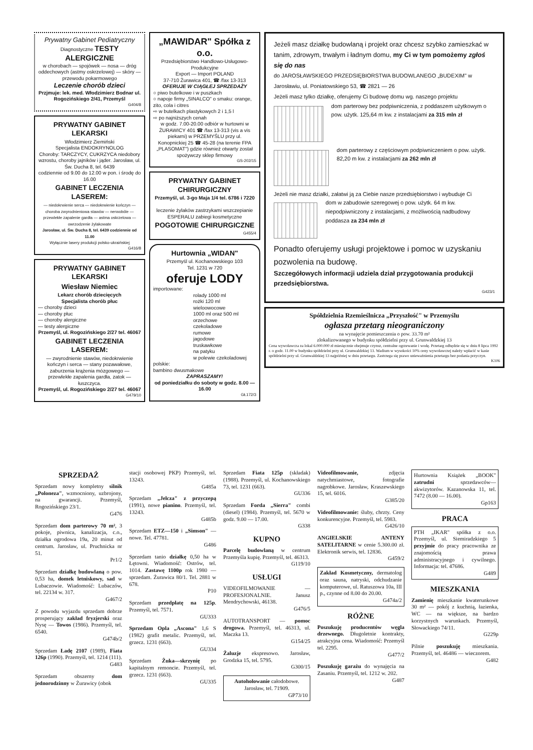Prywatny Gabinet Pediatryczny
Diagnostyczne TESTY ALERGICZNE
w chorobach — spojówek — nosa — dróg oddechowych (astmy oskrzelowej) — skóry — przewodu pokarmowego
Leczenie chorób dzieci
Przjmuje: lek. med. Włodzimierz Bodnar ul. Rogozińskiego 2/41, Przemyśl
G404/8
PRYWATNY GABINET LEKARSKI
Włodzimierz Ziemiński
Specjalista ENDOKRYNOLOG
Choroby: TARCZYCY, CUKRZYCA niedobory wzrostu, choroby jajników i jąder. Jarosław, ul. Św. Ducha 8, tel. 6439
codziennie od 9.00 do 12.00 w pon. i środę do 16.00
GABINET LECZENIA LASEREM:
— niedokrwienie serca — niedokrwienie kończyn — choroba zwyrodnieniowa stawów — nerwobóle — przewlekłe zapalenie gardła — astma oskrzelowa — owrzodzenie żylakowate
Jarosław, ul. Św. Ducha 8, tel. 6439 codziennie od 11.00
Wyłącznie lasery produkcji polsko-ukraińskiej
G416/8
PRYWATNY GABINET LEKARSKI
Wiesław Niemiec
Lekarz chorób dziecięcych
Specjalista chorób płuc
— choroby dzieci
— choroby płuc
— choroby alergiczne
— testy alergiczne
Przemyśl, ul. Rogozińskiego 2/27 tel. 46067
GABINET LECZENIA LASEREM:
— zwyrodnienie stawów, niedokrwienie kończyn i serca — stany pozawałowe, zaburzenia krążenia mózgowego — przewlekłe zapalenia gardła, zatok — łuszczyca.
Przemyśl, ul. Rogozińskiego 2/27 tel. 46067
G479/10
„MAWIDAR" Spółka z o.o.
Przedsiębiorstwo Handlowo-Usługowo-Produkcyjne
Export — Import POLAND
37-710 Żurawica 401, ☎ /fax 13-313
OFERUJE W CIĄGŁEJ SPRZEDAŻY
○ piwo butelkowe i w puszkach
○ napoje firmy „SINALCO" o smaku: orange, zito, cola i citres
⇨ w butelkach plastykowych 2 i 1,5 l
⇨ po najniższych cenah
w godz. 7.00-20.00 odbiór w hurtowni w ŻURAWICY 401 ☎ /fax 13-313 (vis a vis piekarni) w PRZEMYŚLU przy ul. Konopnickiej 25 ☎ 45-28 (na terenie FPA „PLASOMAT") gdzie również otwarty został spożywczy sklep firmowy
GS-202/15
PRYWATNY GABINET CHIRURGICZNY
Przemyśl, ul. 3-go Maja 1/4 tel. 6786 i 7220
leczenie żylaków zastrzykami wszczepianie ESPERALU zabiegi kosmetyczne
POGOTOWIE CHIRURGICZNE
G455/4
Hurtownia „WIDAN"
Przemyśl ul. Kochanowskiego 103
Tel. 1231 w 720
oferuje LODY
importowane:
rolady 1000 ml
rożki 120 ml
wieloowocowe
1000 ml oraz 500 ml
orzechowe
czekoladowe
rumowe
jagodowe
truskawkowe
na patyku
w polewie czekoladowej
polskie:
bambino dwusmakowe
ZAPRASZAMY!
od poniedziałku do soboty w godz. 8.00 — 16.00
GŁ172/3
Jeżeli masz działkę budowlaną i projekt oraz chcesz szybko zamieszkać w tanim, zdrowym, trwałym i ładnym domu, my Ci w tym pomożemy zgłoś się do nas
do JAROSŁAWSKIEGO PRZEDSIĘBIORSTWA BUDOWLANEGO „BUDEXIM" w Jarosławiu, ul. Poniatowskiego 53, ☎ 2821 — 26
Jeżeli masz tylko działkę, oferujemy Ci budowę domu wg. naszego projektu
dom parterowy bez podpiwniczenia, z poddaszem użytkowym o pow. użytk. 125,64 m kw. z instalacjami za 315 mln zł
dom parterowy z częściowym podpiwniczeniem o pow. użytk. 82,20 m kw. z instalacjami za 262 mln zł
Jeżeli nie masz działki, załatwi ją za Ciebie nasze przedsiębiorstwo i wybuduje Ci
dom w zabudowie szeregowej o pow. użytk. 64 m kw. niepodpiwniczony z instalacjami, z możliwością nadbudowy poddasza za 234 mln zł
Ponadto oferujemy usługi projektowe i pomoc w uzyskaniu pozwolenia na budowę.
Szczegółowych informacji udziela dział przygotowania produkcji przedsiębiorstwa.
G423/1
Spółdzielnia Rzemieślnicza „Przyszłość" w Przemyślu
ogłasza przetarg nieograniczony
na wynajęcie pomieszczenia o pow. 33.70 m²
zlokalizowanego w budynku spółdzielni przy ul. Grunwaldzkiej 13
Cena wywoławcza za lokal 6.000.000 zł miesięcznie obejmuje czynsz, centralne ogrzewanie i wodę. Przetarg odbędzie się w dniu 8 lipca 1992 r. o godz. 11.00 w budynku spółdzielni przy ul. Grunwaldzkiej 13. Wadium w wysokości 10% ceny wywoławczej należy wpłacić w kasie spółdzielni przy ul. Grunwaldzkiej 13 najpóźniej w dniu przetargu. Zastrzega się prawo unieważnienia przetargu bez podania przyczyn.
K106
SPRZEDAŻ
Sprzedam nowy kompletny silnik „Poloneza", wzmocniony, uzbrojony, na gwarancji. Przemyśl, Rogozińskiego 23/1.
G476
Sprzedam dom parterowy 70 m², 3 pokoje, piwnica, kanalizacja, c.o., działka ogrodowa 19a, 20 minut od centrum. Jarosław, ul. Pruchnicka nr 51.
Pr1/2
Sprzedam działkę budowlaną o pow. 0,53 ha, domek letniskowy, sad w Lubaczowie. Wiadomość: Lubaczów, tel. 22134 w. 317.
G467/2
Z powodu wyjazdu sprzedam dobrze prosperujący zakład fryzjerski oraz Nysę — Towos (1986). Przemyśl, tel. 6540.
G474b/2
Sprzedam Ładę 2107 (1989), Fiata 126p (1990). Przemyśl, tel. 1214 (111).
G483
Sprzedam obszerny dom jednorodzinny w Żurawicy (obok
stacji osobowej PKP) Przemyśl, tel. 13243.
G485a
Sprzedam „Jelcza" z przyczepą (1991), nowe pianino. Przemyśl, tel. 13243.
G485b
Sprzedam ETZ—150 i „Simson" — nowe. Tel. 47781.
G486
Sprzedam tanio działkę 0,50 ha w Łętowni. Wiadomość: Ostrów, tel. 1014. Zastawę 1100p rok 1980 — sprzedam. Żurawica 80/1. Tel. 2881 w 678.
P10
Sprzedam przedpłatę na 125p. Przemyśl, tel. 7571.
GU333
Sprzedam Opla „Ascona" 1,6 S (1982) grafit metalic. Przemyśl, tel. grzecz. 1231 (663).
GU334
Sprzedam Żuka—skrzynię po kapitalnym remoncie. Przemyśl, tel. grzecz. 1231 (663).
GU335
Sprzedam Fiata 125p (składak) (1988). Przemyśl, ul. Kochanowskiego 73, tel. 1231 (663).
GU336
Sprzedam Forda „Sierra" combi (diesel) (1984). Przemyśl, tel. 5670 w godz. 9.00 — 17.00.
G338
KUPNO
Parcelę budowlaną w centrum Przemyśla kupię. Przemyśl, tel. 46313.
G119/10
USŁUGI
VIDEOFILMOWANIE — PROFESJONALNIE. Janusz Mendrychowski, 46138.
G476/5
AUTOTRANSPORT — pomoc drogowa. Przemyśl, tel. 46313, ul. Maczka 13.
G154/25
Żaluzje ekspresowo. Jarosław, Grodzka 15, tel. 5795.
G300/15
Autoholowanie całodobowe. Jarosław, tel. 71909.
GP73/10
Videofilmowanie, zdjęcia natychmiastowe, fotografie nagrobkowe. Jarosław, Kraszewskiego 15, tel. 6016.
G385/20
Videofilmowanie: śluby, chrzty. Ceny konkurencyjne. Przemyśl, tel. 5983.
G426/10
ANGIELSKIE ANTENY SATELITARNE w cenie 5.300.00 zł. Elektronik serwis, tel. 12836.
G459/2
Zakład Kosmetyczny, dermatolog oraz sauna, natryski, odchudzanie komputerowe, ul. Ratuszowa 10a, III p., czynne od 8.00 do 20.00.
G474a/2
RÓŻNE
Poszukuję producentów węgla drzewnego. Długoletnie kontrakty, atrakcyjna cena. Wiadomość: Przemyśl tel. 2295.
G477/2
Poszukuję garażu do wynajęcia na Zasaniu. Przemyśl, tel. 1212 w. 202.
G487
Hurtownia Książek „BOOK" zatrudni sprzedawców—akwizytorów. Kazanowska 11, tel. 7472 (8.00 — 16.00).
Gp163
PRACA
PTH „IKAR" spółka z o.o. Przemyśl, ul. Siemiradzkiego 5 przyjmie do pracy pracownika ze znajomością prawa administracyjnego i cywilnego. Informacja: tel. 47686.
G489
MIESZKANIA
Zamienię mieszkanie kwaterunkowe 30 m² — pokój z kuchnią, łazienka, WC — na większe, na bardzo korzystnych warunkach. Przemyśl, Słowackiego 74/11.
G229p
Pilnie poszukuję mieszkania. Przemyśl, tel. 46486 — wieczorem.
G482